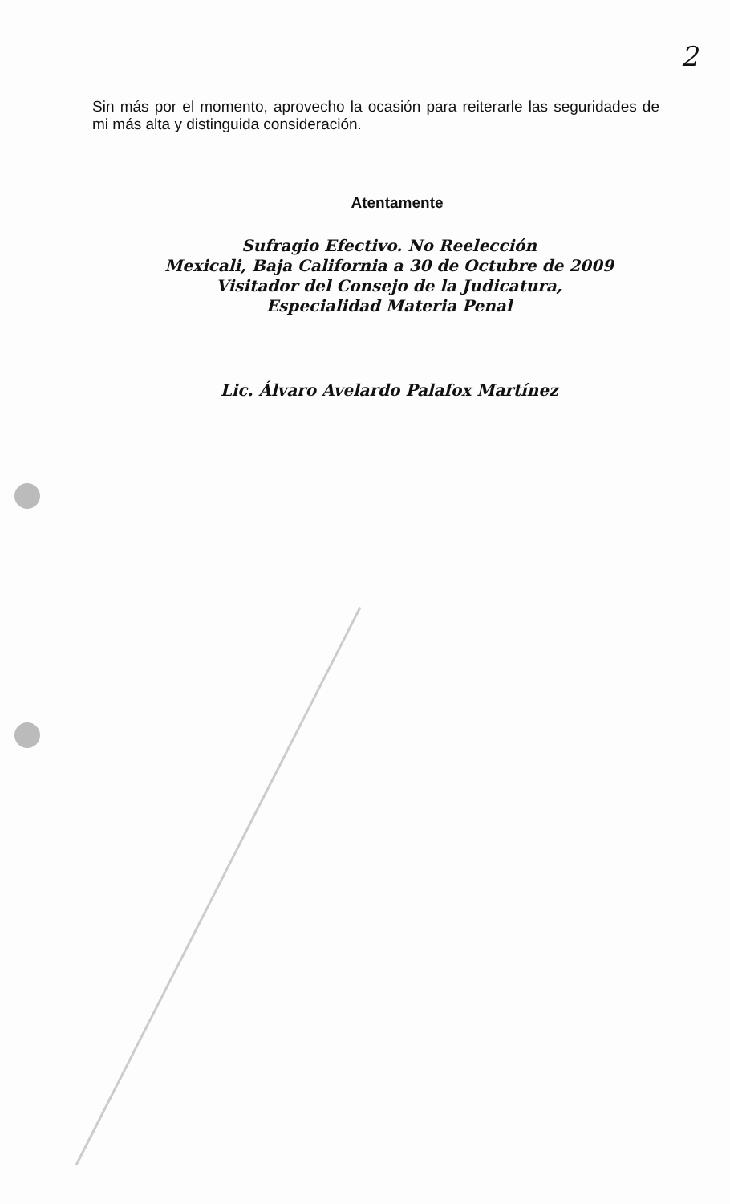2
Sin más por el momento, aprovecho la ocasión para reiterarle las seguridades de mi más alta y distinguida consideración.
Atentamente
Sufragio Efectivo. No Reelección
Mexicali, Baja California a 30 de Octubre de 2009
Visitador del Consejo de la Judicatura,
Especialidad Materia Penal
Lic. Álvaro Avelardo Palafox Martínez